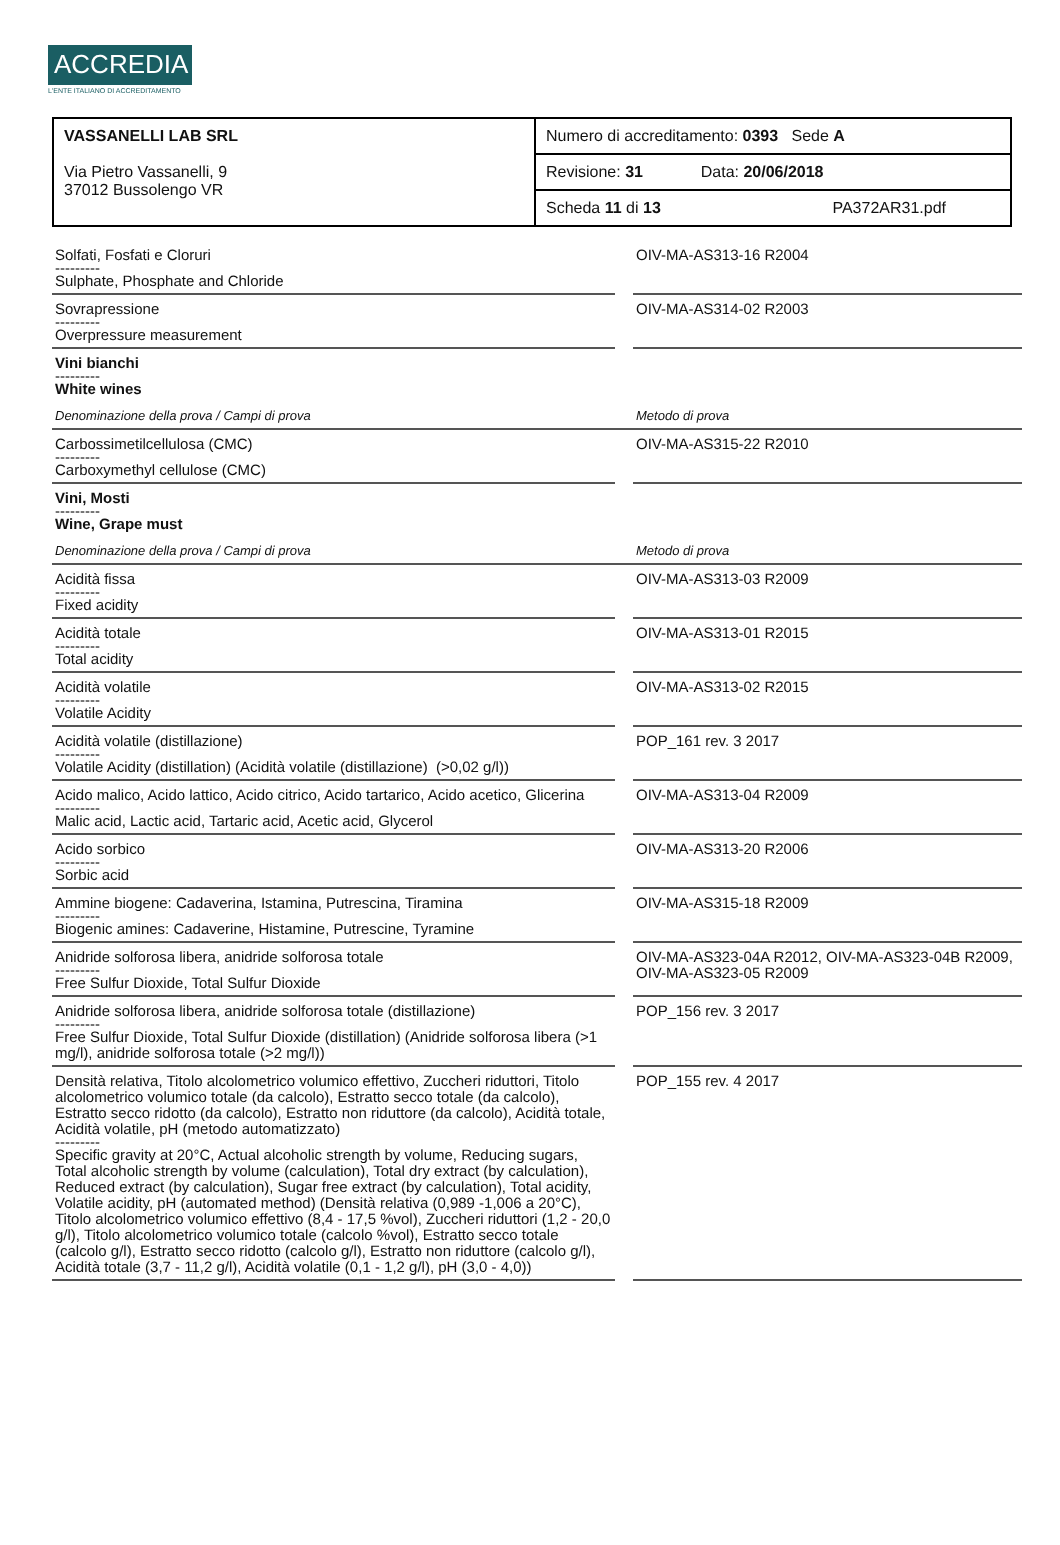ACCREDIA
L'ENTE ITALIANO DI ACCREDITAMENTO
| VASSANELLI LAB SRL Via Pietro Vassanelli, 9 37012 Bussolengo VR | Numero di accreditamento: 0393 Sede A |
| | Revisione: 31 Data: 20/06/2018 |
| | Scheda 11 di 13 PA372AR31.pdf |
| Solfati, Fosfati e Cloruri --------- Sulphate, Phosphate and Chloride | | OIV-MA-AS313-16 R2004 |
| Sovrapressione --------- Overpressure measurement | | OIV-MA-AS314-02 R2003 |
| Vini bianchi --------- White wines | | |
| Denominazione della prova / Campi di prova | | Metodo di prova |
| Carbossimetilcellulosa (CMC) --------- Carboxymethyl cellulose (CMC) | | OIV-MA-AS315-22 R2010 |
| Vini, Mosti --------- Wine, Grape must | | |
| Denominazione della prova / Campi di prova | | Metodo di prova |
| Acidità fissa --------- Fixed acidity | | OIV-MA-AS313-03 R2009 |
| Acidità totale --------- Total acidity | | OIV-MA-AS313-01 R2015 |
| Acidità volatile --------- Volatile Acidity | | OIV-MA-AS313-02 R2015 |
| Acidità volatile (distillazione) --------- Volatile Acidity (distillation) (Acidità volatile (distillazione) (>0,02 g/l)) | | POP_161 rev. 3 2017 |
| Acido malico, Acido lattico, Acido citrico, Acido tartarico, Acido acetico, Glicerina --------- Malic acid, Lactic acid, Tartaric acid, Acetic acid, Glycerol | | OIV-MA-AS313-04 R2009 |
| Acido sorbico --------- Sorbic acid | | OIV-MA-AS313-20 R2006 |
| Ammine biogene: Cadaverina, Istamina, Putrescina, Tiramina --------- Biogenic amines: Cadaverine, Histamine, Putrescine, Tyramine | | OIV-MA-AS315-18 R2009 |
| Anidride solforosa libera, anidride solforosa totale --------- Free Sulfur Dioxide, Total Sulfur Dioxide | | OIV-MA-AS323-04A R2012, OIV-MA-AS323-04B R2009, OIV-MA-AS323-05 R2009 |
| Anidride solforosa libera, anidride solforosa totale (distillazione) --------- Free Sulfur Dioxide, Total Sulfur Dioxide (distillation) (Anidride solforosa libera (>1 mg/l), anidride solforosa totale (>2 mg/l)) | | POP_156 rev. 3 2017 |
| Densità relativa, Titolo alcolometrico volumico effettivo, Zuccheri riduttori, Titolo alcolometrico volumico totale (da calcolo), Estratto secco totale (da calcolo), Estratto secco ridotto (da calcolo), Estratto non riduttore (da calcolo), Acidità totale, Acidità volatile, pH (metodo automatizzato) --------- Specific gravity at 20°C, Actual alcoholic strength by volume, Reducing sugars, Total alcoholic strength by volume (calculation), Total dry extract (by calculation), Reduced extract (by calculation), Sugar free extract (by calculation), Total acidity, Volatile acidity, pH (automated method) (Densità relativa (0,989 -1,006 a 20°C), Titolo alcolometrico volumico effettivo (8,4 - 17,5 %vol), Zuccheri riduttori (1,2 - 20,0 g/l), Titolo alcolometrico volumico totale (calcolo %vol), Estratto secco totale (calcolo g/l), Estratto secco ridotto (calcolo g/l), Estratto non riduttore (calcolo g/l), Acidità totale (3,7 - 11,2 g/l), Acidità volatile (0,1 - 1,2 g/l), pH (3,0 - 4,0)) | | POP_155 rev. 4 2017 |